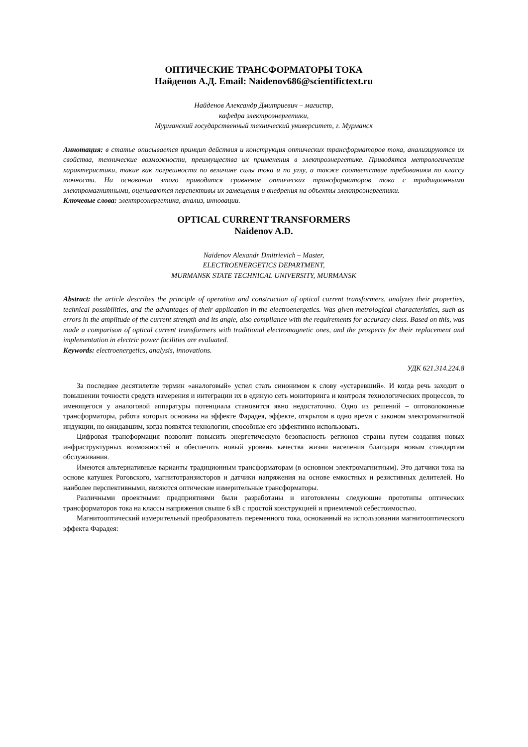ОПТИЧЕСКИЕ ТРАНСФОРМАТОРЫ ТОКА
Найденов А.Д. Email: Naidenov686@scientifictext.ru
Найденов Александр Дмитриевич – магистр,
кафедра электроэнергетики,
Мурманский государственный технический университет, г. Мурманск
Аннотация: в статье описывается принцип действия и конструкция оптических трансформаторов тока, анализируются их свойства, технические возможности, преимущества их применения в электроэнергетике. Приводятся метрологические характеристики, такие как погрешности по величине силы тока и по углу, а также соответствие требованиям по классу точности. На основании этого приводится сравнение оптических трансформаторов тока с традиционными электромагнитными, оцениваются перспективы их замещения и внедрения на объекты электроэнергетики.
Ключевые слова: электроэнергетика, анализ, инновации.
OPTICAL CURRENT TRANSFORMERS
Naidenov A.D.
Naidenov Alexandr Dmitrievich – Master,
ELECTROENERGETICS DEPARTMENT,
MURMANSK STATE TECHNICAL UNIVERSITY, MURMANSK
Abstract: the article describes the principle of operation and construction of optical current transformers, analyzes their properties, technical possibilities, and the advantages of their application in the electroenergetics. Was given metrological characteristics, such as errors in the amplitude of the current strength and its angle, also compliance with the requirements for accuracy class. Based on this, was made a comparison of optical current transformers with traditional electromagnetic ones, and the prospects for their replacement and implementation in electric power facilities are evaluated.
Keywords: electroenergetics, analysis, innovations.
УДК 621.314.224.8
За последнее десятилетие термин «аналоговый» успел стать синонимом к слову «устаревший». И когда речь заходит о повышении точности средств измерения и интеграции их в единую сеть мониторинга и контроля технологических процессов, то имеющегося у аналоговой аппаратуры потенциала становится явно недостаточно. Одно из решений – оптоволоконные трансформаторы, работа которых основана на эффекте Фарадея, эффекте, открытом в одно время с законом электромагнитной индукции, но ожидавшим, когда появятся технологии, способные его эффективно использовать.
Цифровая трансформация позволит повысить энергетическую безопасность регионов страны путем создания новых инфраструктурных возможностей и обеспечить новый уровень качества жизни населения благодаря новым стандартам обслуживания.
Имеются альтернативные варианты традиционным трансформаторам (в основном электромагнитным). Это датчики тока на основе катушек Роговского, магнитотранзисторов и датчики напряжения на основе емкостных и резистивных делителей. Но наиболее перспективными, являются оптические измерительные трансформаторы.
Различными проектными предприятиями были разработаны и изготовлены следующие прототипы оптических трансформаторов тока на классы напряжения свыше 6 кВ с простой конструкцией и приемлемой себестоимостью.
Магнитооптический измерительный преобразователь переменного тока, основанный на использовании магнитооптического эффекта Фарадея: